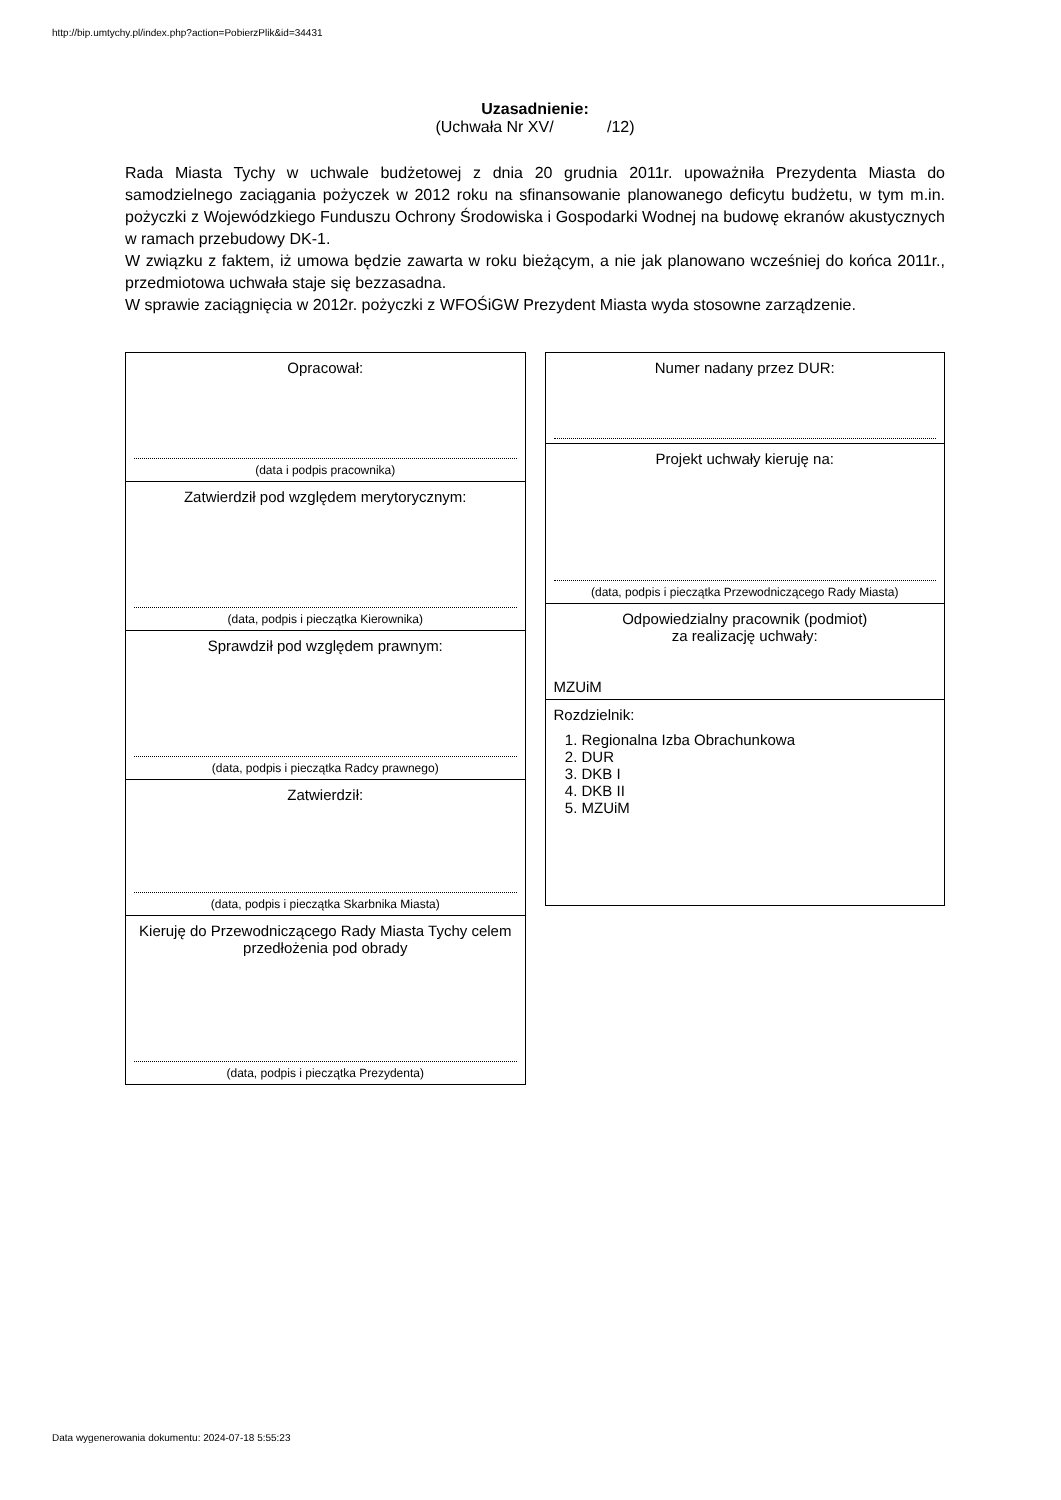http://bip.umtychy.pl/index.php?action=PobierzPlik&id=34431
Uzasadnienie:
(Uchwała Nr XV/ /12)
Rada Miasta Tychy w uchwale budżetowej z dnia 20 grudnia 2011r. upoważniła Prezydenta Miasta do samodzielnego zaciągania pożyczek w 2012 roku na sfinansowanie planowanego deficytu budżetu, w tym m.in. pożyczki z Wojewódzkiego Funduszu Ochrony Środowiska i Gospodarki Wodnej na budowę ekranów akustycznych w ramach przebudowy DK-1.
W związku z faktem, iż umowa będzie zawarta w roku bieżącym, a nie jak planowano wcześniej do końca 2011r., przedmiotowa uchwała staje się bezzasadna.
W sprawie zaciągnięcia w 2012r. pożyczki z WFOŚiGW Prezydent Miasta wyda stosowne zarządzenie.
Opracował:
(data i podpis pracownika)
Zatwierdził pod względem merytorycznym:
(data, podpis i pieczątka Kierownika)
Sprawdził pod względem prawnym:
(data, podpis i pieczątka Radcy prawnego)
Zatwierdził:
(data, podpis i pieczątka Skarbnika Miasta)
Kieruję do Przewodniczącego Rady Miasta Tychy celem przedłożenia pod obrady
(data, podpis i pieczątka Prezydenta)
Numer nadany przez DUR:
Projekt uchwały kieruję na:
(data, podpis i pieczątka Przewodniczącego Rady Miasta)
Odpowiedzialny pracownik (podmiot)
za realizację uchwały:
MZUiM
Rozdzielnik:
1. Regionalna Izba Obrachunkowa
2. DUR
3. DKB I
4. DKB II
5. MZUiM
Data wygenerowania dokumentu: 2024-07-18 5:55:23